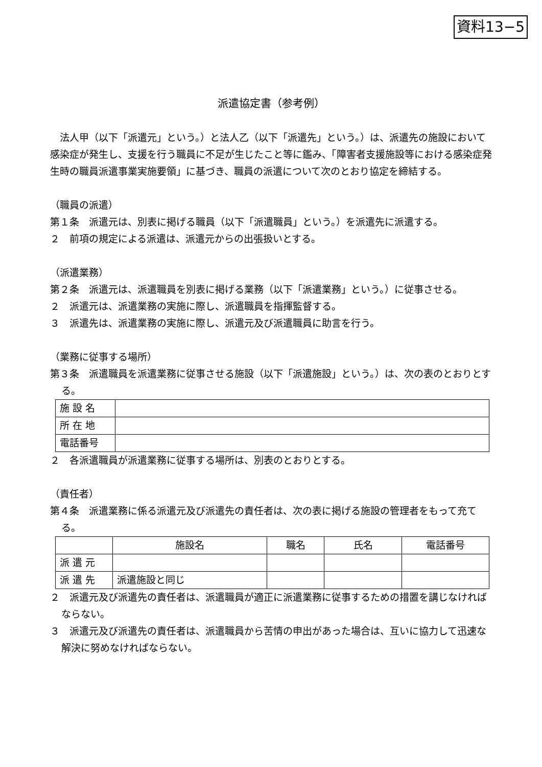資料13−5
派遣協定書（参考例）
　法人甲（以下「派遣元」という。）と法人乙（以下「派遣先」という。）は、派遣先の施設において感染症が発生し、支援を行う職員に不足が生じたこと等に鑑み、「障害者支援施設等における感染症発生時の職員派遣事業実施要領」に基づき、職員の派遣について次のとおり協定を締結する。
（職員の派遣）
第１条　派遣元は、別表に掲げる職員（以下「派遣職員」という。）を派遣先に派遣する。
２　前項の規定による派遣は、派遣元からの出張扱いとする。
（派遣業務）
第２条　派遣元は、派遣職員を別表に掲げる業務（以下「派遣業務」という。）に従事させる。
２　派遣元は、派遣業務の実施に際し、派遣職員を指揮監督する。
３　派遣先は、派遣業務の実施に際し、派遣元及び派遣職員に助言を行う。
（業務に従事する場所）
第３条　派遣職員を派遣業務に従事させる施設（以下「派遣施設」という。）は、次の表のとおりとする。
| 施 設 名 | |
| 所 在 地 | |
| 電話番号 | |
２　各派遣職員が派遣業務に従事する場所は、別表のとおりとする。
（責任者）
第４条　派遣業務に係る派遣元及び派遣先の責任者は、次の表に掲げる施設の管理者をもって充てる。
| | 施設名 | 職名 | 氏名 | 電話番号 |
| 派 遣 元 | | | | |
| 派 遣 先 | 派遣施設と同じ | | | |
２　派遣元及び派遣先の責任者は、派遣職員が適正に派遣業務に従事するための措置を講じなければならない。
３　派遣元及び派遣先の責任者は、派遣職員から苦情の申出があった場合は、互いに協力して迅速な解決に努めなければならない。